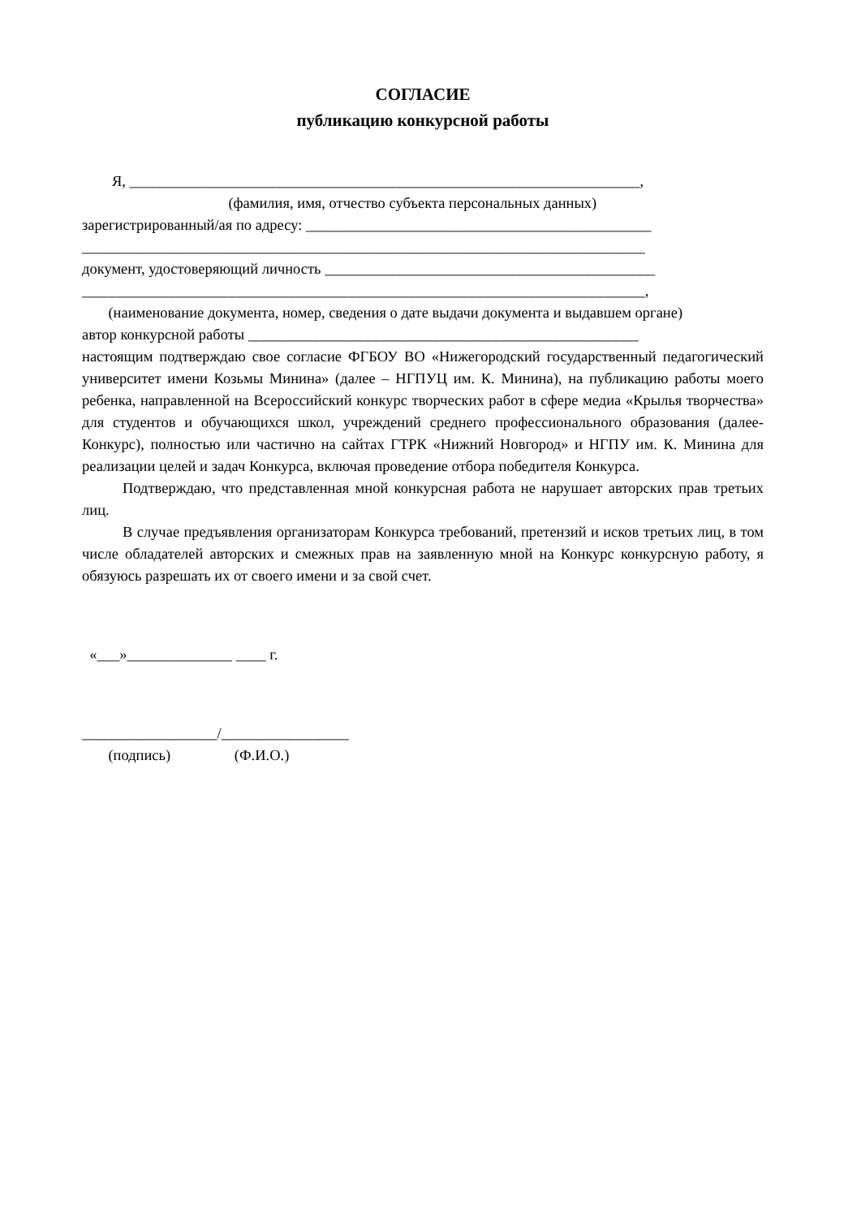СОГЛАСИЕ
публикацию конкурсной работы
Я, ____________________________________________________________________,
(фамилия, имя, отчество субъекта персональных данных)
зарегистрированный/ая по адресу: ______________________________________________
___________________________________________________________________________
документ, удостоверяющий личность ____________________________________________
___________________________________________________________________________,
(наименование документа, номер, сведения о дате выдачи документа и выдавшем органе)
автор конкурсной работы ____________________________________________________
настоящим подтверждаю свое согласие ФГБОУ ВО «Нижегородский государственный педагогический университет имени Козьмы Минина» (далее – НГПУЦ им. К. Минина), на публикацию работы моего ребенка, направленной на Всероссийский конкурс творческих работ в сфере медиа «Крылья творчества» для студентов и обучающихся школ, учреждений среднего профессионального образования (далее- Конкурс), полностью или частично на сайтах ГТРК «Нижний Новгород» и НГПУ им. К. Минина для реализации целей и задач Конкурса, включая проведение отбора победителя Конкурса.
Подтверждаю, что представленная мной конкурсная работа не нарушает авторских прав третьих лиц.
В случае предъявления организаторам Конкурса требований, претензий и исков третьих лиц, в том числе обладателей авторских и смежных прав на заявленную мной на Конкурс конкурсную работу, я обязуюсь разрешать их от своего имени и за свой счет.
«___»______________ ____ г.
__________________/_________________
(подпись) (Ф.И.О.)